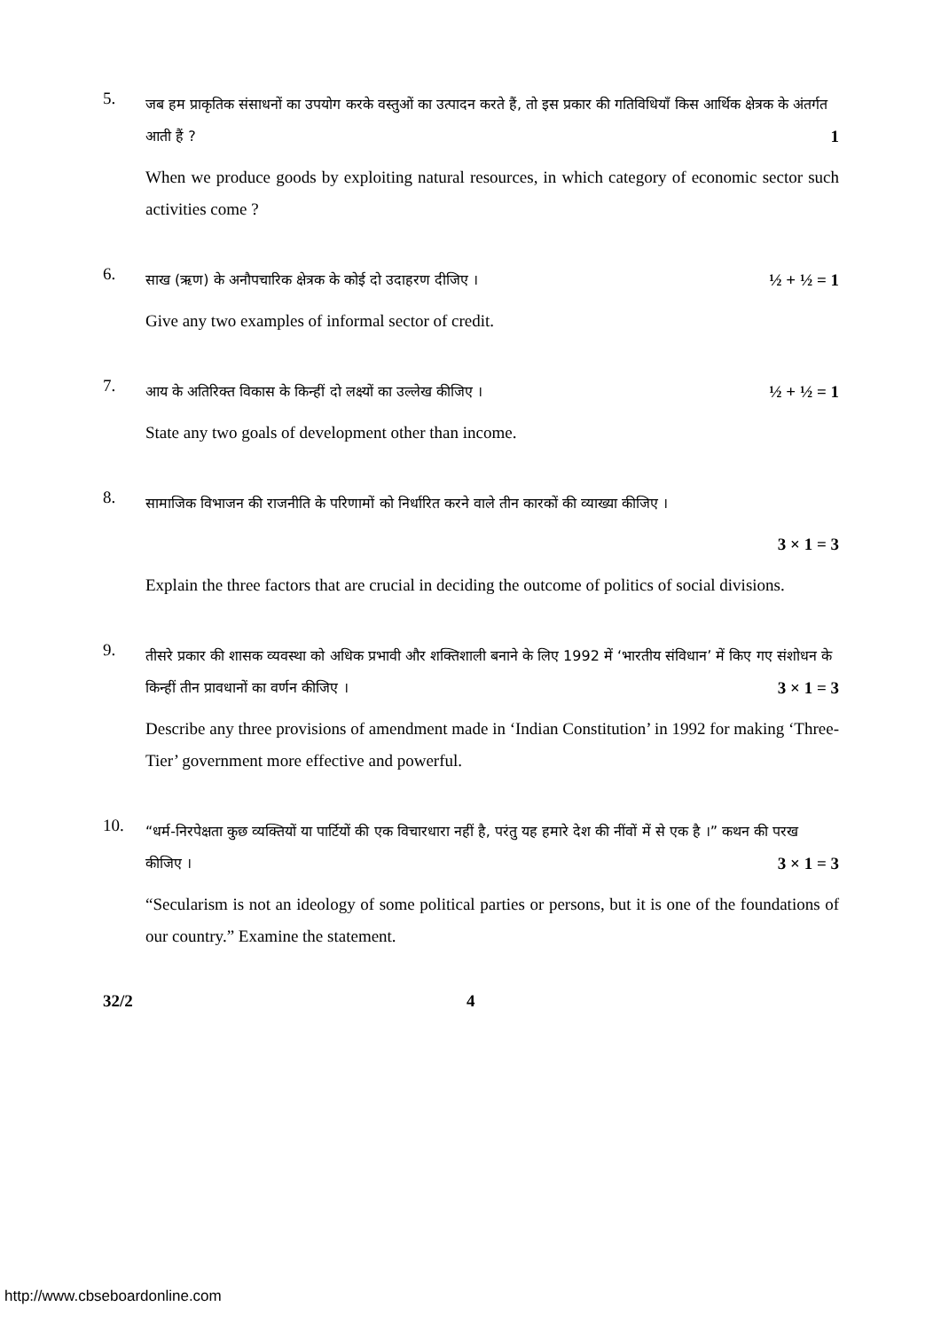5.
जब हम प्राकृतिक संसाधनों का उपयोग करके वस्तुओं का उत्पादन करते हैं, तो इस प्रकार की गतिविधियाँ किस आर्थिक क्षेत्रक के अंतर्गत आती हैं ? 1
When we produce goods by exploiting natural resources, in which category of economic sector such activities come ?
6.
साख (ऋण) के अनौपचारिक क्षेत्रक के कोई दो उदाहरण दीजिए । ½ + ½ = 1
Give any two examples of informal sector of credit.
7.
आय के अतिरिक्त विकास के किन्हीं दो लक्ष्यों का उल्लेख कीजिए । ½ + ½ = 1
State any two goals of development other than income.
8.
सामाजिक विभाजन की राजनीति के परिणामों को निर्धारित करने वाले तीन कारकों की व्याख्या कीजिए ।
3 × 1 = 3
Explain the three factors that are crucial in deciding the outcome of politics of social divisions.
9.
तीसरे प्रकार की शासक व्यवस्था को अधिक प्रभावी और शक्तिशाली बनाने के लिए 1992 में ‘भारतीय संविधान’ में किए गए संशोधन के किन्हीं तीन प्रावधानों का वर्णन कीजिए । 3 × 1 = 3
Describe any three provisions of amendment made in ‘Indian Constitution’ in 1992 for making ‘Three-Tier’ government more effective and powerful.
10.
“धर्म-निरपेक्षता कुछ व्यक्तियों या पार्टियों की एक विचारधारा नहीं है, परंतु यह हमारे देश की नींवों में से एक है ।” कथन की परख कीजिए । 3 × 1 = 3
“Secularism is not an ideology of some political parties or persons, but it is one of the foundations of our country.” Examine the statement.
32/2 4
http://www.cbseboardonline.com